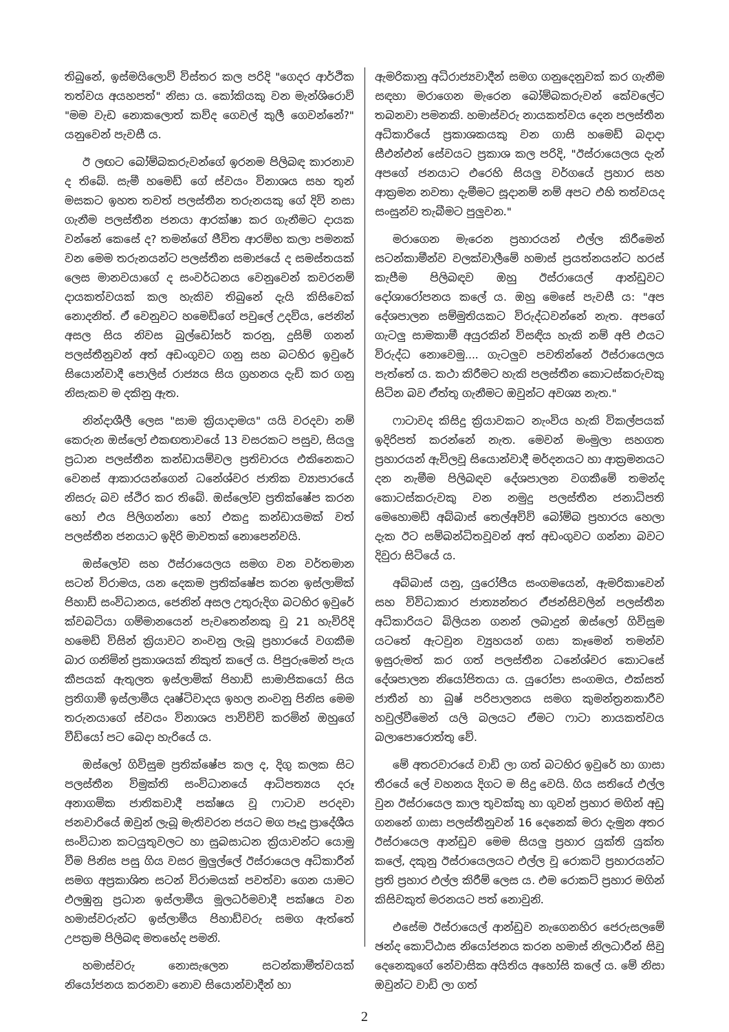තිබුනේ, ඉස්මයිලොව් විස්තර කල පරිදි "ගෙදර ආර්ථික තත්වය අයහපත්" නිසා ය. කෝකියකු වන මැන්ශිරොව් "මම වැඩ නොකලොත් කව්ද ගෙවල් කුලී ගෙවන්නේ?" යනුවෙන් පැවසී ය.
ඊ ලඟට බෝම්බකරුවන්ගේ ඉරනම පිලිබඳ කාරනාව ද තිබේ. සැමී හමෙඩ් ගේ ස්වයං විනාශය සහ තුන් මසකට ඉහත තවත් පලස්තීන තරුනයකු ගේ දිවි නසා ගැනීම පලස්තීන ජනයා ආරක්ෂා කර ගැනීමට දායක වන්නේ කෙසේ ද? තමන්ගේ ජීවිත ආරම්භ කලා පමනක් වන මෙම තරුනයන්ට පලස්තීන සමාජයේ ද සමස්තයක් ලෙස මානවයාගේ ද සංවර්ධනය වෙනුවෙන් කවරනම් දායකත්වයක් කල හැකිව තිබුනේ දැයි කිසිවෙක් නොදනිත්. ඒ වෙනුවට හමෙඩ්ගේ පවුලේ උදවිය, ජෙනින් අසල සිය නිවස බුල්ඩෝසර් කරනු, දුසිම් ගනන් පලස්තීනුවන් අත් අඩංගුවට ගනු සහ බටහිර ඉවුරේ සියොන්වාදී පොලිස් රාජ්‍යය සිය ග්‍රහනය දැඩි කර ගනු නිසැකව ම දකිනු ඇත.
නින්දාශීලී ලෙස "සාම ක්‍රියාදාමය" යයි වරදවා නම් කෙරුන ඔස්ලෝ එකඟතාවයේ 13 වසරකට පසුව, සියලු ප්‍රධාන පලස්තීන කන්ඩායම්වල ප්‍රතිචාරය එකිනෙකට වෙනස් ආකාරයන්ගෙන් ධනේශ්වර ජාතික ව්‍යාපාරයේ නිසරු බව ස්ථිර කර තිබේ. ඔස්ලෝව ප්‍රතික්ෂේප කරන හෝ එය පිලිගන්නා හෝ එකදු කන්ඩායමක් වත් පලස්තීන ජනයාට ඉදිරි මාවතක් නොපෙන්වයි.
ඔස්ලෝව සහ ඊස්රායෙලය සමග වන වර්තමාන සටන් විරාමය, යන දෙකම ප්‍රතික්ෂේප කරන ඉස්ලාමික් ජිහාඩ් සංවිධානය, ජෙනින් අසල උතුරුදිග බටහිර ඉවුරේ ක්වබටියා ගම්මානයෙන් පැවතෙන්නකු වූ 21 හැවිරිදි හමෙඩ් විසින් ක්‍රියාවට නංවනු ලැබූ ප්‍රහාරයේ වගකීම බාර ගනිමින් ප්‍රකාශයක් නිකුත් කලේ ය. පිපුරුමෙන් පැය කීපයක් ඇතුලත ඉස්ලාමික් ජිහාඩ් සාමාජිකයෝ සිය ප්‍රතිගාමී ඉස්ලාමීය දෘෂ්ටිවාදය ඉහල නංවනු පිනිස මෙම තරුනයාගේ ස්වයං විනාශය පාවිච්චි කරමින් ඔහුගේ වීඩියෝ පට බෙදා හැරියේ ය.
ඔස්ලෝ ගිවිසුම ප්‍රතික්ෂේප කල ද, දිගු කලක සිට පලස්තීන විමුක්ති සංවිධානයේ ආධිපත්‍යය දරූ අනාගමික ජාතිකවාදී පක්ෂය වූ ෆාටාව පරදවා ජනවාරියේ ඔවුන් ලැබූ මැතිවරන ජයට මග පෑදූ ප්‍රාදේශීය සංවිධාන කටයුතුවලට හා සුබසාධන ක්‍රියාවන්ට යොමු වීම පිනිස පසු ගිය වසර මුලුල්ලේ ඊස්රායෙල අධිකාරීන් සමග අප්‍රකාශිත සටන් විරාමයක් පවත්වා ගෙන යාමට එලඹුනු ප්‍රධාන ඉස්ලාමීය මූලධර්මවාදී පක්ෂය වන හමාස්වරුන්ට ඉස්ලාමීය ජිහාඩ්වරු සමග ඇත්තේ උපක්‍රම පිලිබඳ මතභේද පමනි.
හමාස්වරු නොසැලෙන සටන්කාමීත්වයක් නියෝජනය කරනවා නොව සියොන්වාදීන් හා
ඇමරිකානු අධිරාජ්‍යවාදීන් සමග ගනුදෙනුවක් කර ගැනීම සඳහා මරාගෙන මැරෙන බෝම්බකරුවන් කේවලේට තබනවා පමනකි. හමාස්වරු නායකත්වය දෙන පලස්තීන අධිකාරියේ ප්‍රකාශකයකු වන ගාසි හමෙඩ් බදාදා සීඑන්එන් සේවයට ප්‍රකාශ කල පරිදි, "ඊස්රායෙලය දැන් අපගේ ජනයාට එරෙහි සියලු වර්ගයේ ප්‍රහාර සහ ආක්‍රමන නවතා දැමීමට සූදානම් නම් අපට එහි තත්වයද සංසුන්ව තැබීමට පුලුවන."
මරාගෙන මැරෙන ප්‍රහාරයන් එල්ල කිරීමෙන් සටන්කාමීන්ව වලක්වාලීමේ හමාස් ප්‍රයත්නයන්ට හරස් කැපීම පිලිබඳව ඔහු ඊස්රායෙල් ආන්ඩුවට දෝශාරෝපනය කලේ ය. ඔහු මෙසේ පැවසී ය: "අප දේශපාලන සම්මුතියකට විරුද්ධවන්නේ නැත. අපගේ ගැටලු සාමකාමී අයුරකින් විසඳිය හැකි නම් අපි එයට විරුද්ධ නොවෙමු.... ගැටලුව පවතින්නේ ඊස්රායෙලය පැත්තේ ය. කථා කිරීමට හැකි පලස්තීන කොටස්කරුවකු සිටින බව ඒත්තු ගැනීමට ඔවුන්ට අවශ්‍ය නැත."
ෆාටාවද කිසිදු ක්‍රියාවකට නැංවිය හැකි විකල්පයක් ඉදිරිපත් කරන්නේ නැත. මෙවන් මංමුලා සහගත ප්‍රහාරයන් ඇවිලවූ සියොන්වාදී මර්දනයට හා ආක්‍රමනයට දන නැමීම පිලිබඳව දේශපාලන වගකීමේ තමන්ද කොටස්කරුවකු වන නමුදු පලස්තීන ජනාධිපති මෙහොමඩ් අබ්බාස් තෙල්අවිව් බෝම්බ ප්‍රහාරය හෙලා දැක ඊට සම්බන්ධිතවූවන් අත් අඩංගුවට ගන්නා බවට දිවුරා සිටියේ ය.
අබ්බාස් යනු, යුරෝපීය සංගමයෙන්, ඇමරිකාවෙන් සහ විවිධාකාර ජාත්‍යන්තර ඒජන්සිවලින් පලස්තීන අධිකාරියට බිලියන ගනන් ලබාදුන් ඔස්ලෝ ගිවිසුම යටතේ ඇටවුන ව්‍යුහයන් ගසා කෑමෙන් තමන්ව ඉසුරුමත් කර ගත් පලස්තීන ධනේශ්වර කොටසේ දේශපාලන නියෝජිතයා ය. යුරෝපා සංගමය, එක්සත් ජාතීන් හා බුෂ් පරිපාලනය සමග කුමන්ත්‍රනකාරීව හවුල්වීමෙන් යලි බලයට ඒමට ෆාටා නායකත්වය බලාපොරොත්තු වේ.
මේ අතරවාරයේ වාඩි ලා ගත් බටහිර ඉවුරේ හා ගාසා තීරයේ ලේ වහනය දිගට ම සිදු වෙයි. ගිය සතියේ එල්ල වුන ඊස්රායෙල කාල තුවක්කු හා ගුවන් ප්‍රහාර මගින් අඩු ගනනේ ගාසා පලස්තීනුවන් 16 දෙනෙක් මරා දැමුන අතර ඊස්රායෙල ආන්ඩුව මෙම සියලු ප්‍රහාර යුක්ති යුක්ත කලේ, දකුනු ඊස්රායෙලයට එල්ල වූ රොකට් ප්‍රහාරයන්ට ප්‍රති ප්‍රහාර එල්ල කිරීම් ලෙස ය. එම රොකට් ප්‍රහාර මගින් කිසිවකුත් මරනයට පත් නොවුනි.
එසේම ඊස්රායෙල් ආන්ඩුව නැගෙනහිර ජෙරුසලමේ ඡන්ද කොට්ඨාස නියෝජනය කරන හමාස් නිලධාරීන් සිවු දෙනෙකුගේ නේවාසික අයිතිය අහෝසි කලේ ය. මේ නිසා ඔවුන්ට වාඩි ලා ගත්
2